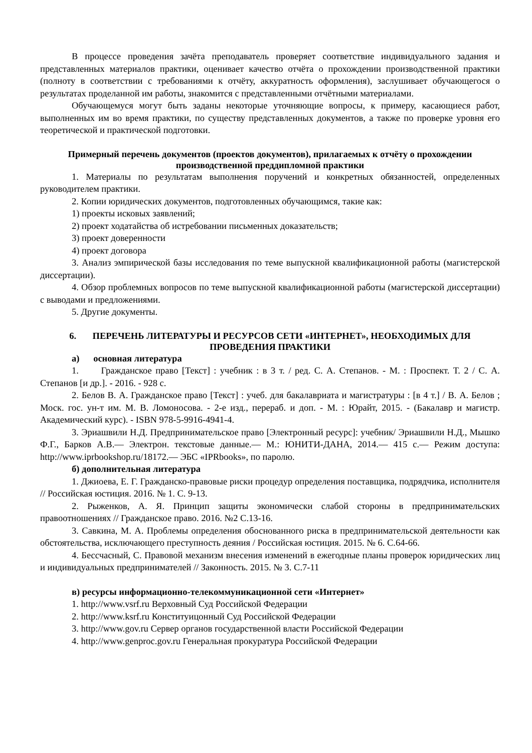В процессе проведения зачёта преподаватель проверяет соответствие индивидуального задания и представленных материалов практики, оценивает качество отчёта о прохождении производственной практики (полноту в соответствии с требованиями к отчёту, аккуратность оформления), заслушивает обучающегося о результатах проделанной им работы, знакомится с представленными отчётными материалами.
Обучающемуся могут быть заданы некоторые уточняющие вопросы, к примеру, касающиеся работ, выполненных им во время практики, по существу представленных документов, а также по проверке уровня его теоретической и практической подготовки.
Примерный перечень документов (проектов документов), прилагаемых к отчёту о прохождении производственной преддипломной практики
1. Материалы по результатам выполнения поручений и конкретных обязанностей, определенных руководителем практики.
2. Копии юридических документов, подготовленных обучающимся, такие как:
1) проекты исковых заявлений;
2) проект ходатайства об истребовании письменных доказательств;
3) проект доверенности
4) проект договора
3. Анализ эмпирической базы исследования по теме выпускной квалификационной работы (магистерской диссертации).
4. Обзор проблемных вопросов по теме выпускной квалификационной работы (магистерской диссертации) с выводами и предложениями.
5. Другие документы.
6. ПЕРЕЧЕНЬ ЛИТЕРАТУРЫ И РЕСУРСОВ СЕТИ «ИНТЕРНЕТ», НЕОБХОДИМЫХ ДЛЯ ПРОВЕДЕНИЯ ПРАКТИКИ
а) основная литература
1. Гражданское право [Текст] : учебник : в 3 т. / ред. С. А. Степанов. - М. : Проспект. Т. 2 / С. А. Степанов [и др.]. - 2016. - 928 с.
2. Белов В. А. Гражданское право [Текст] : учеб. для бакалавриата и магистратуры : [в 4 т.] / В. А. Белов ; Моск. гос. ун-т им. М. В. Ломоносова. - 2-е изд., перераб. и доп. - М. : Юрайт, 2015. - (Бакалавр и магистр. Академический курс). - ISBN 978-5-9916-4941-4.
3. Эриашвили Н.Д. Предпринимательское право [Электронный ресурс]: учебник/ Эриашвили Н.Д., Мышко Ф.Г., Барков А.В.— Электрон. текстовые данные.— М.: ЮНИТИ-ДАНА, 2014.— 415 c.— Режим доступа: http://www.iprbookshop.ru/18172.— ЭБС «IPRbooks», по паролю.
б) дополнительная литература
1. Джиоева, Е. Г. Гражданско-правовые риски процедур определения поставщика, подрядчика, исполнителя // Российская юстиция. 2016. № 1. С. 9-13.
2. Рыженков, А. Я. Принцип защиты экономически слабой стороны в предпринимательских правоотношениях // Гражданское право. 2016. №2 С.13-16.
3. Савкина, М. А. Проблемы определения обоснованного риска в предпринимательской деятельности как обстоятельства, исключающего преступность деяния / Российская юстиция. 2015. № 6. С.64-66.
4. Бессчасный, С. Правовой механизм внесения изменений в ежегодные планы проверок юридических лиц и индивидуальных предпринимателей // Законность. 2015. № 3. С.7-11
в) ресурсы информационно-телекоммуникационной сети «Интернет»
1. http://www.vsrf.ru Верховный Суд Российской Федерации
2. http://www.ksrf.ru Конституицонный Суд Российской Федерации
3. http://www.gov.ru Сервер органов государственной власти Российской Федерации
4. http://www.genproc.gov.ru Генеральная прокуратура Российской Федерации